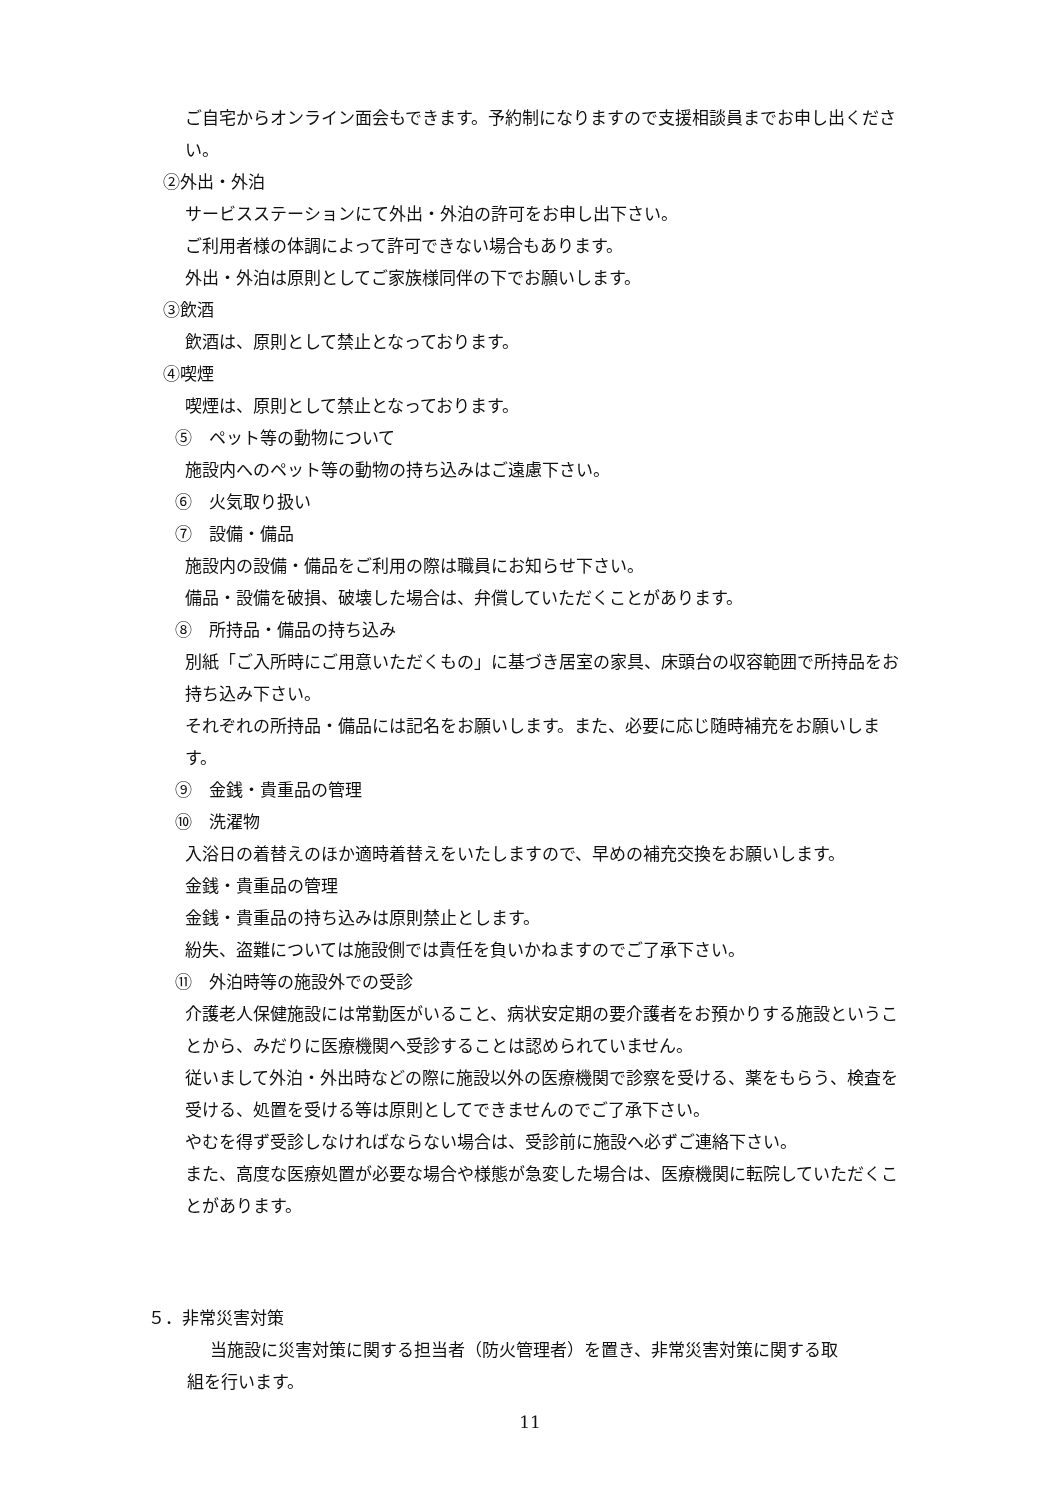ご自宅からオンライン面会もできます。予約制になりますので支援相談員までお申し出ください。
②外出・外泊
サービスステーションにて外出・外泊の許可をお申し出下さい。
ご利用者様の体調によって許可できない場合もあります。
外出・外泊は原則としてご家族様同伴の下でお願いします。
③飲酒
飲酒は、原則として禁止となっております。
④喫煙
喫煙は、原則として禁止となっております。
⑤　ペット等の動物について
施設内へのペット等の動物の持ち込みはご遠慮下さい。
⑥　火気取り扱い
⑦　設備・備品
施設内の設備・備品をご利用の際は職員にお知らせ下さい。
備品・設備を破損、破壊した場合は、弁償していただくことがあります。
⑧　所持品・備品の持ち込み
別紙「ご入所時にご用意いただくもの」に基づき居室の家具、床頭台の収容範囲で所持品をお持ち込み下さい。
それぞれの所持品・備品には記名をお願いします。また、必要に応じ随時補充をお願いします。
⑨　金銭・貴重品の管理
⑩　洗濯物
入浴日の着替えのほか適時着替えをいたしますので、早めの補充交換をお願いします。
金銭・貴重品の管理
金銭・貴重品の持ち込みは原則禁止とします。
紛失、盗難については施設側では責任を負いかねますのでご了承下さい。
⑪　外泊時等の施設外での受診
介護老人保健施設には常勤医がいること、病状安定期の要介護者をお預かりする施設ということから、みだりに医療機関へ受診することは認められていません。
従いまして外泊・外出時などの際に施設以外の医療機関で診察を受ける、薬をもらう、検査を受ける、処置を受ける等は原則としてできませんのでご了承下さい。
やむを得ず受診しなければならない場合は、受診前に施設へ必ずご連絡下さい。
また、高度な医療処置が必要な場合や様態が急変した場合は、医療機関に転院していただくことがあります。
５．非常災害対策
当施設に災害対策に関する担当者（防火管理者）を置き、非常災害対策に関する取
組を行います。
11